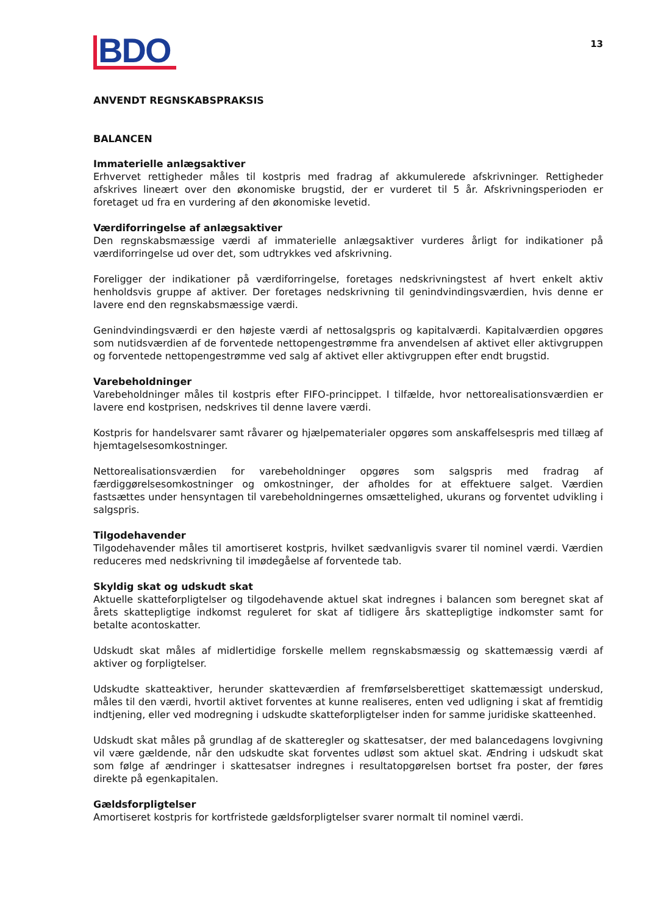BDO
13
ANVENDT REGNSKABSPRAKSIS
BALANCEN
Immaterielle anlægsaktiver
Erhvervet rettigheder måles til kostpris med fradrag af akkumulerede afskrivninger. Rettigheder afskrives lineært over den økonomiske brugstid, der er vurderet til 5 år. Afskrivningsperioden er foretaget ud fra en vurdering af den økonomiske levetid.
Værdiforringelse af anlægsaktiver
Den regnskabsmæssige værdi af immaterielle anlægsaktiver vurderes årligt for indikationer på værdiforringelse ud over det, som udtrykkes ved afskrivning.
Foreligger der indikationer på værdiforringelse, foretages nedskrivningstest af hvert enkelt aktiv henholdsvis gruppe af aktiver. Der foretages nedskrivning til genindvindingsværdien, hvis denne er lavere end den regnskabsmæssige værdi.
Genindvindingsværdi er den højeste værdi af nettosalgspris og kapitalværdi. Kapitalværdien opgøres som nutidsværdien af de forventede nettopengestrømme fra anvendelsen af aktivet eller aktivgruppen og forventede nettopengestrømme ved salg af aktivet eller aktivgruppen efter endt brugstid.
Varebeholdninger
Varebeholdninger måles til kostpris efter FIFO-princippet. I tilfælde, hvor nettorealisationsværdien er lavere end kostprisen, nedskrives til denne lavere værdi.
Kostpris for handelsvarer samt råvarer og hjælpematerialer opgøres som anskaffelsespris med tillæg af hjemtagelsesomkostninger.
Nettorealisationsværdien for varebeholdninger opgøres som salgspris med fradrag af færdiggørelsesomkostninger og omkostninger, der afholdes for at effektuere salget. Værdien fastsættes under hensyntagen til varebeholdningernes omsættelighed, ukurans og forventet udvikling i salgspris.
Tilgodehavender
Tilgodehavender måles til amortiseret kostpris, hvilket sædvanligvis svarer til nominel værdi. Værdien reduceres med nedskrivning til imødegåelse af forventede tab.
Skyldig skat og udskudt skat
Aktuelle skatteforpligtelser og tilgodehavende aktuel skat indregnes i balancen som beregnet skat af årets skattepligtige indkomst reguleret for skat af tidligere års skattepligtige indkomster samt for betalte acontoskatter.
Udskudt skat måles af midlertidige forskelle mellem regnskabsmæssig og skattemæssig værdi af aktiver og forpligtelser.
Udskudte skatteaktiver, herunder skatteværdien af fremførselsberettiget skattemæssigt underskud, måles til den værdi, hvortil aktivet forventes at kunne realiseres, enten ved udligning i skat af fremtidig indtjening, eller ved modregning i udskudte skatteforpligtelser inden for samme juridiske skatteenhed.
Udskudt skat måles på grundlag af de skatteregler og skattesatser, der med balancedagens lovgivning vil være gældende, når den udskudte skat forventes udløst som aktuel skat. Ændring i udskudt skat som følge af ændringer i skattesatser indregnes i resultatopgørelsen bortset fra poster, der føres direkte på egenkapitalen.
Gældsforpligtelser
Amortiseret kostpris for kortfristede gældsforpligtelser svarer normalt til nominel værdi.